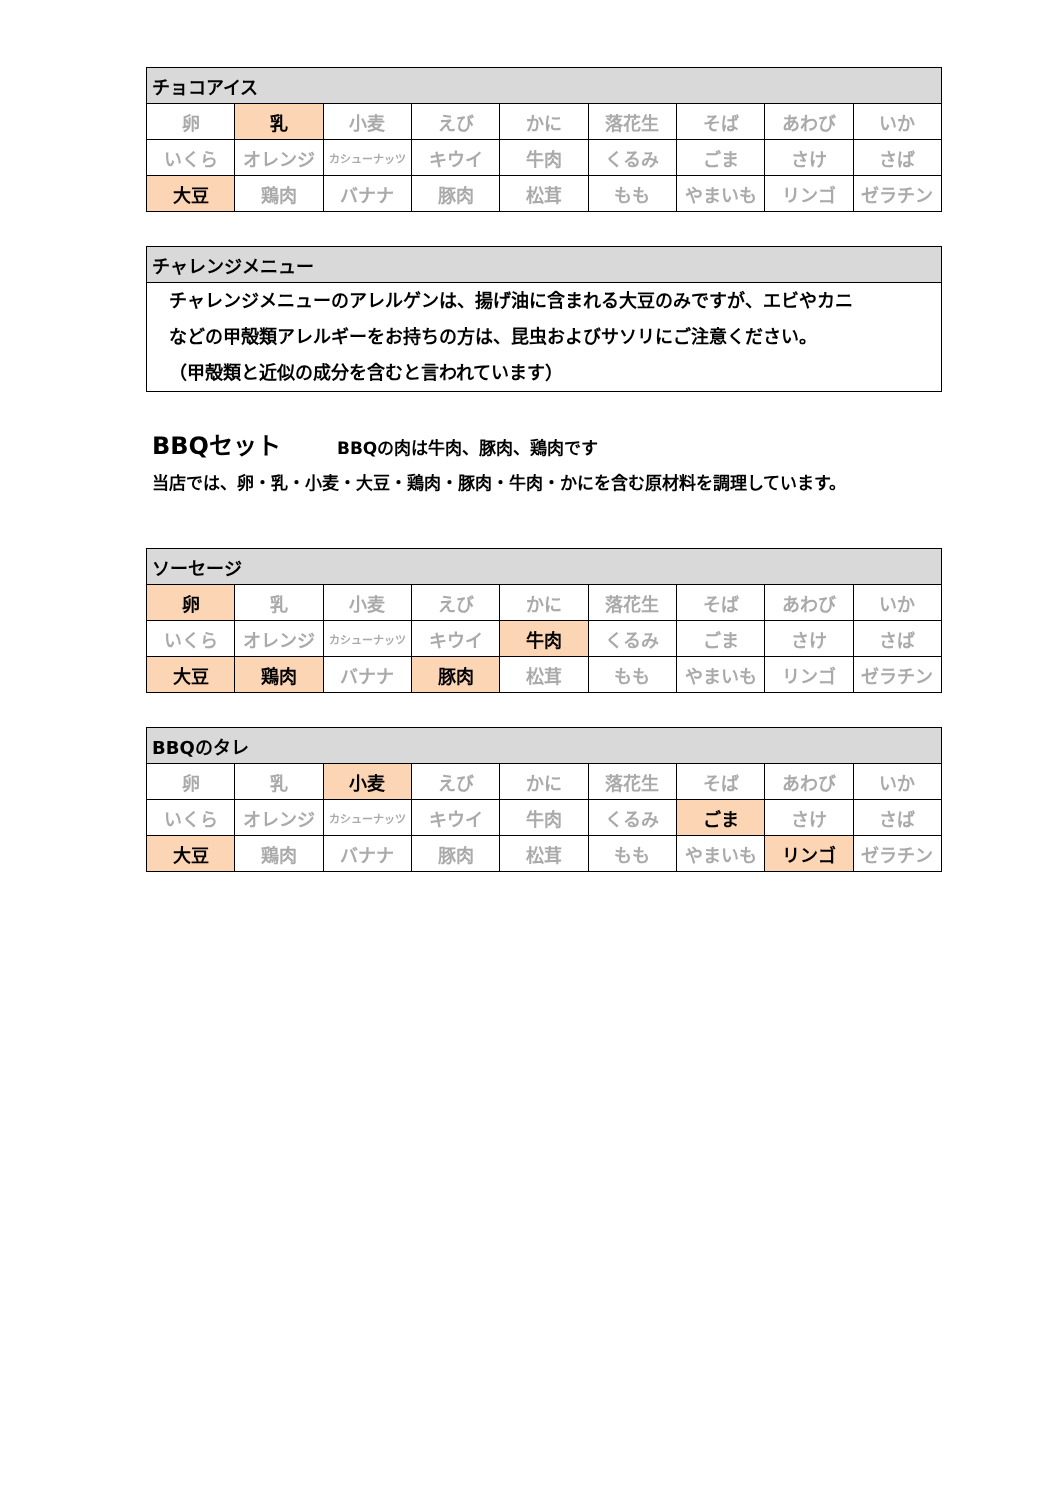| チョコアイス | | | | | | | | |
| --- | --- | --- | --- | --- | --- | --- | --- | --- |
| 卵 | 乳 | 小麦 | えび | かに | 落花生 | そば | あわび | いか |
| いくら | オレンジ | カシューナッツ | キウイ | 牛肉 | くるみ | ごま | さけ | さば |
| 大豆 | 鶏肉 | バナナ | 豚肉 | 松茸 | もも | やまいも | リンゴ | ゼラチン |
| チャレンジメニュー |
| --- |
| チャレンジメニューのアレルゲンは、揚げ油に含まれる大豆のみですが、エビやカニ などの甲殻類アレルギーをお持ちの方は、昆虫およびサソリにご注意ください。 （甲殻類と近似の成分を含むと言われています） |
BBQセット BBQの肉は牛肉、豚肉、鶏肉です
当店では、卵・乳・小麦・大豆・鶏肉・豚肉・牛肉・かにを含む原材料を調理しています。
| ソーセージ | | | | | | | | |
| --- | --- | --- | --- | --- | --- | --- | --- | --- |
| 卵 | 乳 | 小麦 | えび | かに | 落花生 | そば | あわび | いか |
| いくら | オレンジ | カシューナッツ | キウイ | 牛肉 | くるみ | ごま | さけ | さば |
| 大豆 | 鶏肉 | バナナ | 豚肉 | 松茸 | もも | やまいも | リンゴ | ゼラチン |
| BBQのタレ | | | | | | | | |
| --- | --- | --- | --- | --- | --- | --- | --- | --- |
| 卵 | 乳 | 小麦 | えび | かに | 落花生 | そば | あわび | いか |
| いくら | オレンジ | カシューナッツ | キウイ | 牛肉 | くるみ | ごま | さけ | さば |
| 大豆 | 鶏肉 | バナナ | 豚肉 | 松茸 | もも | やまいも | リンゴ | ゼラチン |